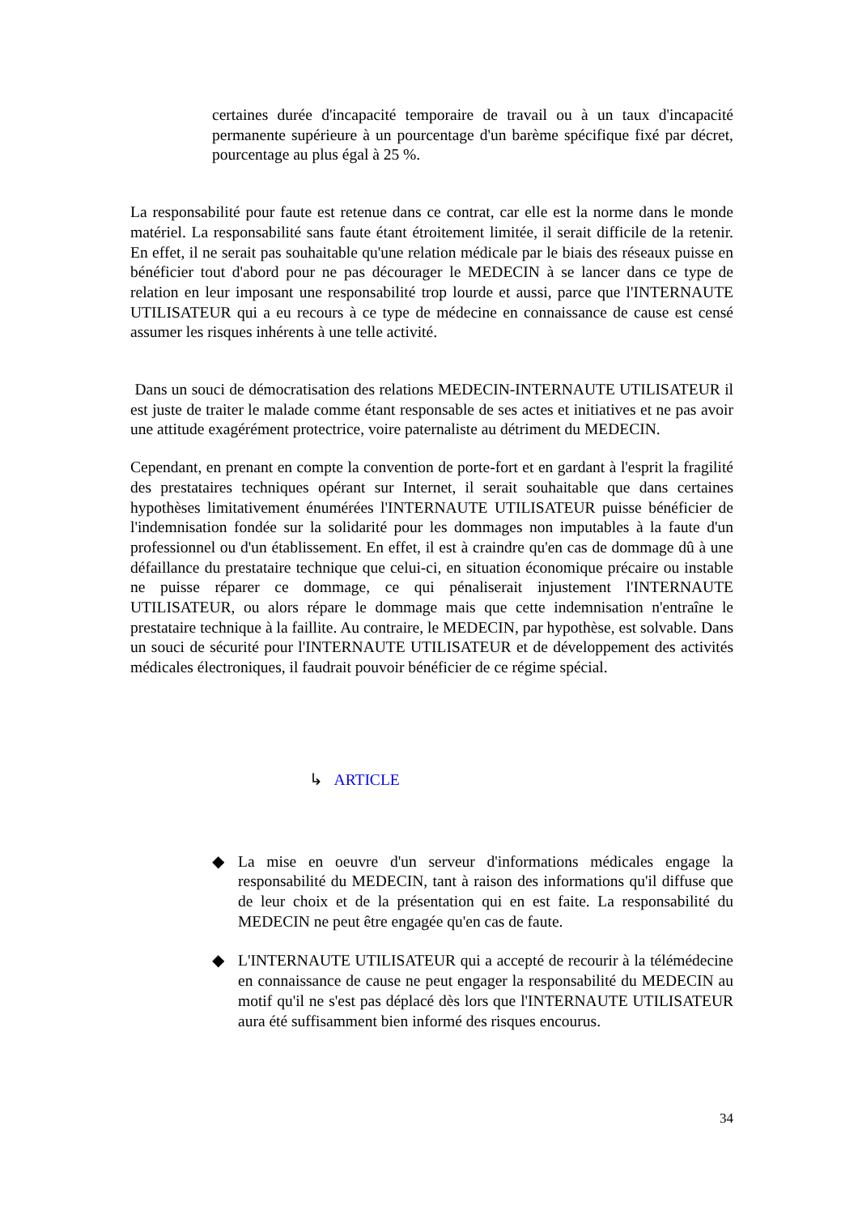certaines durée d'incapacité temporaire de travail ou à un taux d'incapacité permanente supérieure à un pourcentage d'un barème spécifique fixé par décret, pourcentage au plus égal à 25 %.
La responsabilité pour faute est retenue dans ce contrat, car elle est la norme dans le monde matériel. La responsabilité sans faute étant étroitement limitée, il serait difficile de la retenir. En effet, il ne serait pas souhaitable qu'une relation médicale par le biais des réseaux puisse en bénéficier tout d'abord pour ne pas décourager le MEDECIN à se lancer dans ce type de relation en leur imposant une responsabilité trop lourde et aussi, parce que l'INTERNAUTE UTILISATEUR qui a eu recours à ce type de médecine en connaissance de cause est censé assumer les risques inhérents à une telle activité.
Dans un souci de démocratisation des relations MEDECIN-INTERNAUTE UTILISATEUR il est juste de traiter le malade comme étant responsable de ses actes et initiatives et ne pas avoir une attitude exagérément protectrice, voire paternaliste au détriment du MEDECIN.
Cependant, en prenant en compte la convention de porte-fort et en gardant à l'esprit la fragilité des prestataires techniques opérant sur Internet, il serait souhaitable que dans certaines hypothèses limitativement énumérées l'INTERNAUTE UTILISATEUR puisse bénéficier de l'indemnisation fondée sur la solidarité pour les dommages non imputables à la faute d'un professionnel ou d'un établissement. En effet, il est à craindre qu'en cas de dommage dû à une défaillance du prestataire technique que celui-ci, en situation économique précaire ou instable ne puisse réparer ce dommage, ce qui pénaliserait injustement l'INTERNAUTE UTILISATEUR, ou alors répare le dommage mais que cette indemnisation n'entraîne le prestataire technique à la faillite. Au contraire, le MEDECIN, par hypothèse, est solvable. Dans un souci de sécurité pour l'INTERNAUTE UTILISATEUR et de développement des activités médicales électroniques, il faudrait pouvoir bénéficier de ce régime spécial.
↳ ARTICLE
◆ La mise en oeuvre d'un serveur d'informations médicales engage la responsabilité du MEDECIN, tant à raison des informations qu'il diffuse que de leur choix et de la présentation qui en est faite. La responsabilité du MEDECIN ne peut être engagée qu'en cas de faute.
◆ L'INTERNAUTE UTILISATEUR qui a accepté de recourir à la télémédecine en connaissance de cause ne peut engager la responsabilité du MEDECIN au motif qu'il ne s'est pas déplacé dès lors que l'INTERNAUTE UTILISATEUR aura été suffisamment bien informé des risques encourus.
34